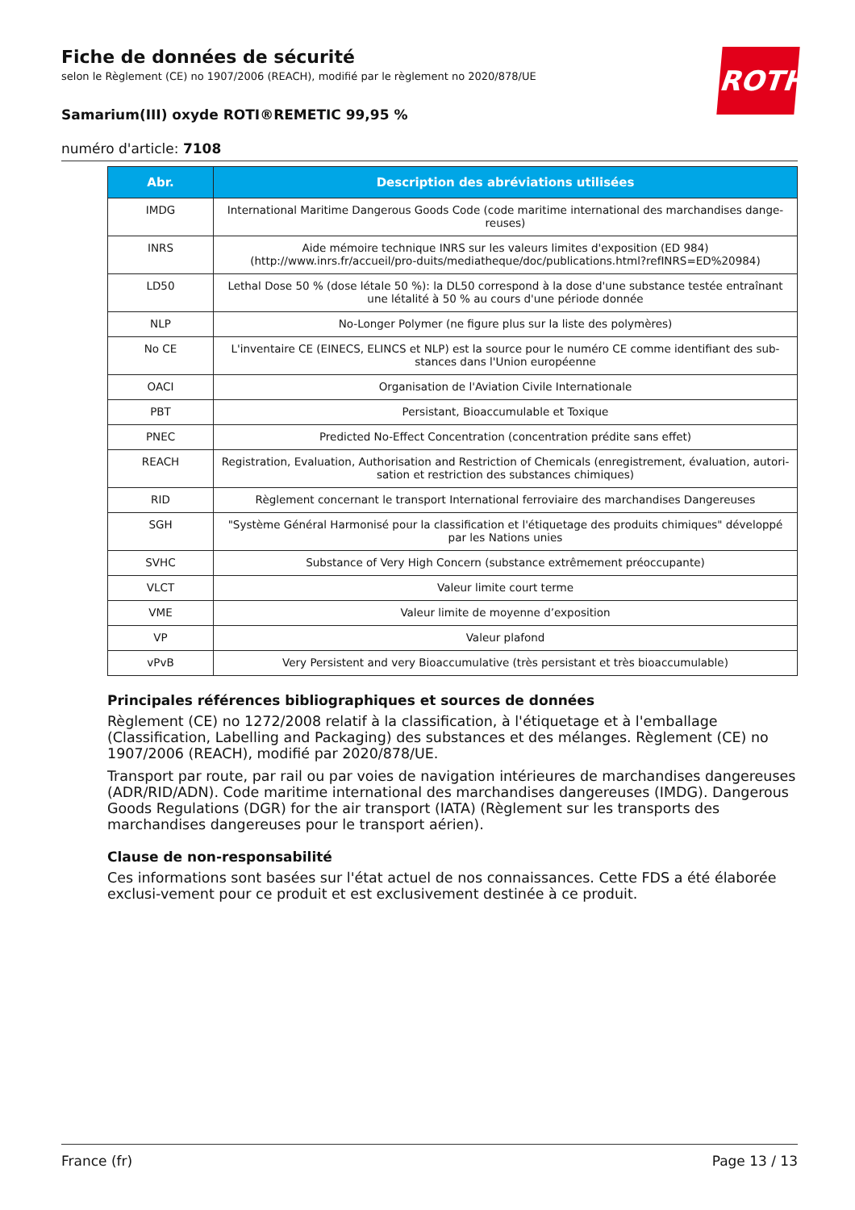ROTH
Fiche de données de sécurité
selon le Règlement (CE) no 1907/2006 (REACH), modifié par le règlement no 2020/878/UE
Samarium(III) oxyde ROTI®REMETIC 99,95 %
numéro d'article: 7108
| Abr. | Description des abréviations utilisées |
| --- | --- |
| IMDG | International Maritime Dangerous Goods Code (code maritime international des marchandises dange-reuses) |
| INRS | Aide mémoire technique INRS sur les valeurs limites d'exposition (ED 984) (http://www.inrs.fr/accueil/pro-duits/mediatheque/doc/publications.html?refINRS=ED%20984) |
| LD50 | Lethal Dose 50 % (dose létale 50 %): la DL50 correspond à la dose d'une substance testée entraînant une létalité à 50 % au cours d'une période donnée |
| NLP | No-Longer Polymer (ne figure plus sur la liste des polymères) |
| No CE | L'inventaire CE (EINECS, ELINCS et NLP) est la source pour le numéro CE comme identifiant des sub-stances dans l'Union européenne |
| OACI | Organisation de l'Aviation Civile Internationale |
| PBT | Persistant, Bioaccumulable et Toxique |
| PNEC | Predicted No-Effect Concentration (concentration prédite sans effet) |
| REACH | Registration, Evaluation, Authorisation and Restriction of Chemicals (enregistrement, évaluation, autori-sation et restriction des substances chimiques) |
| RID | Règlement concernant le transport International ferroviaire des marchandises Dangereuses |
| SGH | "Système Général Harmonisé pour la classification et l'étiquetage des produits chimiques" développé par les Nations unies |
| SVHC | Substance of Very High Concern (substance extrêmement préoccupante) |
| VLCT | Valeur limite court terme |
| VME | Valeur limite de moyenne d’exposition |
| VP | Valeur plafond |
| vPvB | Very Persistent and very Bioaccumulative (très persistant et très bioaccumulable) |
Principales références bibliographiques et sources de données
Règlement (CE) no 1272/2008 relatif à la classification, à l'étiquetage et à l'emballage (Classification, Labelling and Packaging) des substances et des mélanges. Règlement (CE) no 1907/2006 (REACH), modifié par 2020/878/UE.
Transport par route, par rail ou par voies de navigation intérieures de marchandises dangereuses (ADR/RID/ADN). Code maritime international des marchandises dangereuses (IMDG). Dangerous Goods Regulations (DGR) for the air transport (IATA) (Règlement sur les transports des marchandises dangereuses pour le transport aérien).
Clause de non-responsabilité
Ces informations sont basées sur l'état actuel de nos connaissances. Cette FDS a été élaborée exclusi-vement pour ce produit et est exclusivement destinée à ce produit.
France (fr) Page 13 / 13